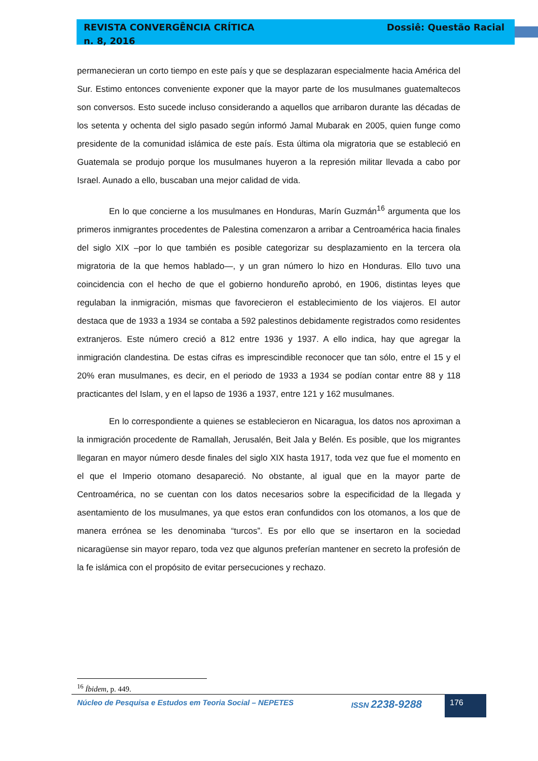REVISTA CONVERGÊNCIA CRÍTICA
n. 8, 2016 Dossiê: Questão Racial
permanecieran un corto tiempo en este país y que se desplazaran especialmente hacia América del Sur. Estimo entonces conveniente exponer que la mayor parte de los musulmanes guatemaltecos son conversos. Esto sucede incluso considerando a aquellos que arribaron durante las décadas de los setenta y ochenta del siglo pasado según informó Jamal Mubarak en 2005, quien funge como presidente de la comunidad islámica de este país. Esta última ola migratoria que se estableció en Guatemala se produjo porque los musulmanes huyeron a la represión militar llevada a cabo por Israel. Aunado a ello, buscaban una mejor calidad de vida.
En lo que concierne a los musulmanes en Honduras, Marín Guzmán<sup>16</sup> argumenta que los primeros inmigrantes procedentes de Palestina comenzaron a arribar a Centroamérica hacia finales del siglo XIX –por lo que también es posible categorizar su desplazamiento en la tercera ola migratoria de la que hemos hablado—, y un gran número lo hizo en Honduras. Ello tuvo una coincidencia con el hecho de que el gobierno hondureño aprobó, en 1906, distintas leyes que regulaban la inmigración, mismas que favorecieron el establecimiento de los viajeros. El autor destaca que de 1933 a 1934 se contaba a 592 palestinos debidamente registrados como residentes extranjeros. Este número creció a 812 entre 1936 y 1937. A ello indica, hay que agregar la inmigración clandestina. De estas cifras es imprescindible reconocer que tan sólo, entre el 15 y el 20% eran musulmanes, es decir, en el periodo de 1933 a 1934 se podían contar entre 88 y 118 practicantes del Islam, y en el lapso de 1936 a 1937, entre 121 y 162 musulmanes.
En lo correspondiente a quienes se establecieron en Nicaragua, los datos nos aproximan a la inmigración procedente de Ramallah, Jerusalén, Beit Jala y Belén. Es posible, que los migrantes llegaran en mayor número desde finales del siglo XIX hasta 1917, toda vez que fue el momento en el que el Imperio otomano desapareció. No obstante, al igual que en la mayor parte de Centroamérica, no se cuentan con los datos necesarios sobre la especificidad de la llegada y asentamiento de los musulmanes, ya que estos eran confundidos con los otomanos, a los que de manera errónea se les denominaba “turcos”. Es por ello que se insertaron en la sociedad nicaragüense sin mayor reparo, toda vez que algunos preferían mantener en secreto la profesión de la fe islámica con el propósito de evitar persecuciones y rechazo.
<sup>16</sup> Íbidem, p. 449.
Núcleo de Pesquisa e Estudos em Teoria Social – NEPETES ISSN 2238-9288 176